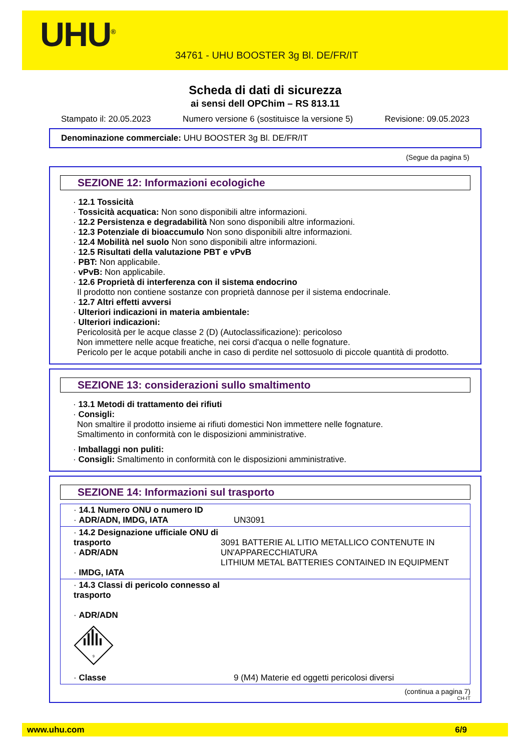UHU<sup>®</sup>
34761 - UHU BOOSTER 3g Bl. DE/FR/IT
Scheda di dati di sicurezza
ai sensi dell OPChim – RS 813.11
Stampato il: 20.05.2023 Numero versione 6 (sostituisce la versione 5) Revisione: 09.05.2023
Denominazione commerciale: UHU BOOSTER 3g Bl. DE/FR/IT
(Segue da pagina 5)
SEZIONE 12: Informazioni ecologiche
· 12.1 Tossicità
· Tossicità acquatica: Non sono disponibili altre informazioni.
· 12.2 Persistenza e degradabilità Non sono disponibili altre informazioni.
· 12.3 Potenziale di bioaccumulo Non sono disponibili altre informazioni.
· 12.4 Mobilità nel suolo Non sono disponibili altre informazioni.
· 12.5 Risultati della valutazione PBT e vPvB
· PBT: Non applicabile.
· vPvB: Non applicabile.
· 12.6 Proprietà di interferenza con il sistema endocrino
Il prodotto non contiene sostanze con proprietà dannose per il sistema endocrinale.
· 12.7 Altri effetti avversi
· Ulteriori indicazioni in materia ambientale:
· Ulteriori indicazioni:
Pericolosità per le acque classe 2 (D) (Autoclassificazione): pericoloso
Non immettere nelle acque freatiche, nei corsi d'acqua o nelle fognature.
Pericolo per le acque potabili anche in caso di perdite nel sottosuolo di piccole quantità di prodotto.
SEZIONE 13: considerazioni sullo smaltimento
· 13.1 Metodi di trattamento dei rifiuti
· Consigli:
Non smaltire il prodotto insieme ai rifiuti domestici Non immettere nelle fognature.
Smaltimento in conformità con le disposizioni amministrative.
· Imballaggi non puliti:
· Consigli: Smaltimento in conformità con le disposizioni amministrative.
SEZIONE 14: Informazioni sul trasporto
| · 14.1 Numero ONU o numero ID · ADR/ADN, IMDG, IATA | UN3091 |
| · 14.2 Designazione ufficiale ONU di trasporto · ADR/ADN · IMDG, IATA | 3091 BATTERIE AL LITIO METALLICO CONTENUTE IN UN'APPARECCHIATURA LITHIUM METAL BATTERIES CONTAINED IN EQUIPMENT |
| · 14.3 Classi di pericolo connesso al trasporto · ADR/ADN 9 · Classe | 9 (M4) Materie ed oggetti pericolosi diversi |
(continua a pagina 7)
CH-IT
www.uhu.com 6/9